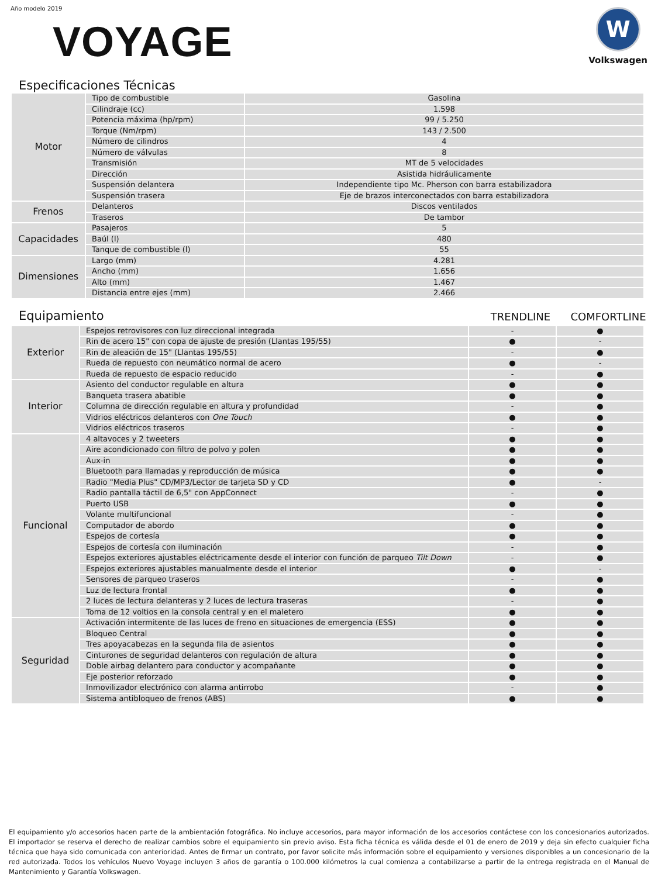Año modelo 2019
VOYAGE
W
Volkswagen
Especificaciones Técnicas
| Motor | Tipo de combustible | Gasolina |
| | Cilindraje (cc) | 1.598 |
| | Potencia máxima (hp/rpm) | 99 / 5.250 |
| | Torque (Nm/rpm) | 143 / 2.500 |
| | Número de cilindros | 4 |
| | Número de válvulas | 8 |
| | Transmisión | MT de 5 velocidades |
| | Dirección | Asistida hidráulicamente |
| | Suspensión delantera | Independiente tipo Mc. Pherson con barra estabilizadora |
| | Suspensión trasera | Eje de brazos interconectados con barra estabilizadora |
| Frenos | Delanteros | Discos ventilados |
| | Traseros | De tambor |
| Capacidades | Pasajeros | 5 |
| | Baúl (l) | 480 |
| | Tanque de combustible (l) | 55 |
| Dimensiones | Largo (mm) | 4.281 |
| | Ancho (mm) | 1.656 |
| | Alto (mm) | 1.467 |
| | Distancia entre ejes (mm) | 2.466 |
Equipamiento
TRENDLINE COMFORTLINE
| Exterior | Espejos retrovisores con luz direccional integrada | - | ● |
| | Rin de acero 15" con copa de ajuste de presión (Llantas 195/55) | ● | - |
| | Rin de aleación de 15" (Llantas 195/55) | - | ● |
| | Rueda de repuesto con neumático normal de acero | ● | - |
| | Rueda de repuesto de espacio reducido | - | ● |
| Interior | Asiento del conductor regulable en altura | ● | ● |
| | Banqueta trasera abatible | ● | ● |
| | Columna de dirección regulable en altura y profundidad | - | ● |
| | Vidrios eléctricos delanteros con One Touch | ● | ● |
| | Vidrios eléctricos traseros | - | ● |
| Funcional | 4 altavoces y 2 tweeters | ● | ● |
| | Aire acondicionado con filtro de polvo y polen | ● | ● |
| | Aux-in | ● | ● |
| | Bluetooth para llamadas y reproducción de música | ● | ● |
| | Radio "Media Plus" CD/MP3/Lector de tarjeta SD y CD | ● | - |
| | Radio pantalla táctil de 6,5" con AppConnect | - | ● |
| | Puerto USB | ● | ● |
| | Volante multifuncional | - | ● |
| | Computador de abordo | ● | ● |
| | Espejos de cortesía | ● | ● |
| | Espejos de cortesía con iluminación | - | ● |
| | Espejos exteriores ajustables eléctricamente desde el interior con función de parqueo Tilt Down | - | ● |
| | Espejos exteriores ajustables manualmente desde el interior | ● | - |
| | Sensores de parqueo traseros | - | ● |
| | Luz de lectura frontal | ● | ● |
| | 2 luces de lectura delanteras y 2 luces de lectura traseras | - | ● |
| | Toma de 12 voltios en la consola central y en el maletero | ● | ● |
| Seguridad | Activación intermitente de las luces de freno en situaciones de emergencia (ESS) | ● | ● |
| | Bloqueo Central | ● | ● |
| | Tres apoyacabezas en la segunda fila de asientos | ● | ● |
| | Cinturones de seguridad delanteros con regulación de altura | ● | ● |
| | Doble airbag delantero para conductor y acompañante | ● | ● |
| | Eje posterior reforzado | ● | ● |
| | Inmovilizador electrónico con alarma antirrobo | - | ● |
| | Sistema antibloqueo de frenos (ABS) | ● | ● |
El equipamiento y/o accesorios hacen parte de la ambientación fotográfica. No incluye accesorios, para mayor información de los accesorios contáctese con los concesionarios autorizados. El importador se reserva el derecho de realizar cambios sobre el equipamiento sin previo aviso. Esta ficha técnica es válida desde el 01 de enero de 2019 y deja sin efecto cualquier ficha técnica que haya sido comunicada con anterioridad. Antes de firmar un contrato, por favor solicite más información sobre el equipamiento y versiones disponibles a un concesionario de la red autorizada. Todos los vehículos Nuevo Voyage incluyen 3 años de garantía o 100.000 kilómetros la cual comienza a contabilizarse a partir de la entrega registrada en el Manual de Mantenimiento y Garantía Volkswagen.